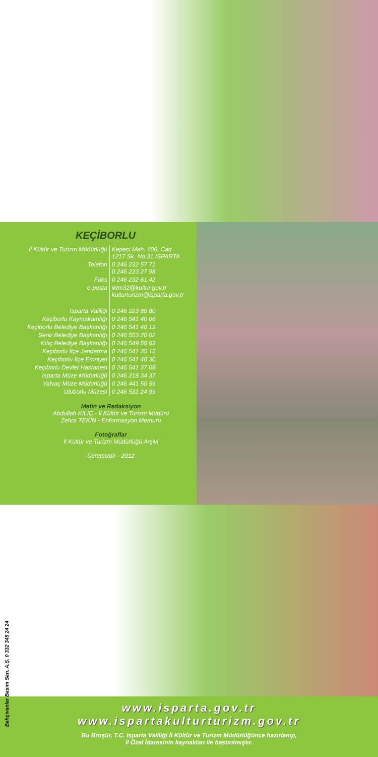KEÇİBORLU
| İl Kültür ve Turizm Müdürlüğü | Kepeci Mah. 106. Cad. 1217 Sk. No:31 ISPARTA |
| Telefon | 0 246 232 57 71 0 246 223 27 98 |
| Faks | 0 246 232 61 42 |
| e-posta | iktm32@kultur.gov.tr kulturturizm@isparta.gov.tr |
| Isparta Valiliği | 0 246 223 80 80 |
| Keçiborlu Kaymakamlığı | 0 246 541 40 06 |
| Keçiborlu Belediye Başkanlığı | 0 246 541 40 13 |
| Senir Belediye Başkanlığı | 0 246 553 20 02 |
| Kılıç Belediye Başkanlığı | 0 246 549 50 63 |
| Keçiborlu İlçe Jandarma | 0 246 541 35 15 |
| Keçiborlu İlçe Emniyet | 0 246 541 40 30 |
| Keçiborlu Devlet Hastanesi | 0 246 541 37 08 |
| Isparta Müze Müdürlüğü | 0 246 218 34 37 |
| Yalvaç Müze Müdürlüğü | 0 246 441 50 59 |
| Uluborlu Müzesi | 0 246 531 24 99 |
Metin ve Redaksiyon
Abdullah KILIÇ - İl Kültür ve Turizm Müdürü
Zehra TEKİN - Enformasyon Memuru
Fotoğraflar
İl Kültür ve Turizm Müdürlüğü Arşivi
Ücretsizdir - 2012
Bahçıvanlar Basım San. A.Ş. 0 332 345 24 24
www.isparta.gov.tr
www.ispartakulturturizm.gov.tr
Bu Broşür, T.C. Isparta Valiliği İl Kültür ve Turizm Müdürlüğünce hazırlanıp,
İl Özel İdaresinin kaynakları ile bastırılmıştır.